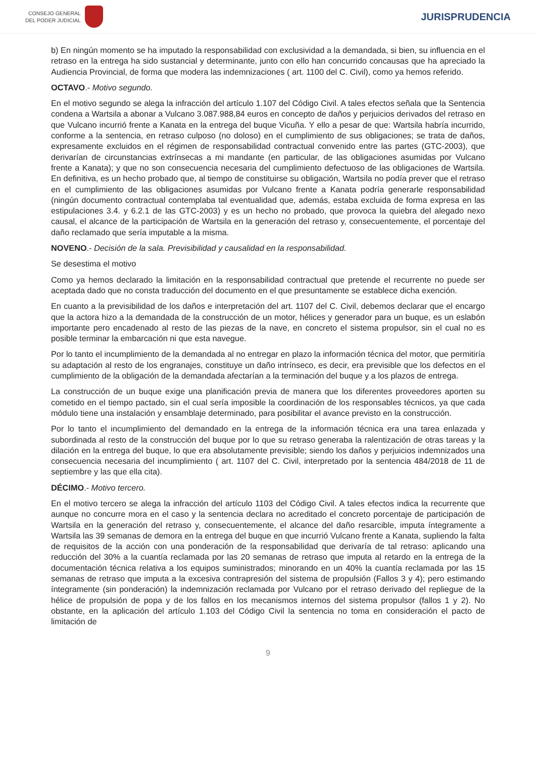CONSEJO GENERAL
DEL PODER JUDICIAL
JURISPRUDENCIA
b) En ningún momento se ha imputado la responsabilidad con exclusividad a la demandada, si bien, su influencia en el retraso en la entrega ha sido sustancial y determinante, junto con ello han concurrido concausas que ha apreciado la Audiencia Provincial, de forma que modera las indemnizaciones ( art. 1100 del C. Civil), como ya hemos referido.
OCTAVO.- Motivo segundo.
En el motivo segundo se alega la infracción del artículo 1.107 del Código Civil. A tales efectos señala que la Sentencia condena a Wartsila a abonar a Vulcano 3.087.988,84 euros en concepto de daños y perjuicios derivados del retraso en que Vulcano incurrió frente a Kanata en la entrega del buque Vicuña. Y ello a pesar de que: Wartsila habría incurrido, conforme a la sentencia, en retraso culposo (no doloso) en el cumplimiento de sus obligaciones; se trata de daños, expresamente excluidos en el régimen de responsabilidad contractual convenido entre las partes (GTC-2003), que derivarían de circunstancias extrínsecas a mi mandante (en particular, de las obligaciones asumidas por Vulcano frente a Kanata); y que no son consecuencia necesaria del cumplimiento defectuoso de las obligaciones de Wartsila. En definitiva, es un hecho probado que, al tiempo de constituirse su obligación, Wartsila no podía prever que el retraso en el cumplimiento de las obligaciones asumidas por Vulcano frente a Kanata podría generarle responsabilidad (ningún documento contractual contemplaba tal eventualidad que, además, estaba excluida de forma expresa en las estipulaciones 3.4. y 6.2.1 de las GTC-2003) y es un hecho no probado, que provoca la quiebra del alegado nexo causal, el alcance de la participación de Wartsila en la generación del retraso y, consecuentemente, el porcentaje del daño reclamado que sería imputable a la misma.
NOVENO.- Decisión de la sala. Previsibilidad y causalidad en la responsabilidad.
Se desestima el motivo
Como ya hemos declarado la limitación en la responsabilidad contractual que pretende el recurrente no puede ser aceptada dado que no consta traducción del documento en el que presuntamente se establece dicha exención.
En cuanto a la previsibilidad de los daños e interpretación del art. 1107 del C. Civil, debemos declarar que el encargo que la actora hizo a la demandada de la construcción de un motor, hélices y generador para un buque, es un eslabón importante pero encadenado al resto de las piezas de la nave, en concreto el sistema propulsor, sin el cual no es posible terminar la embarcación ni que esta navegue.
Por lo tanto el incumplimiento de la demandada al no entregar en plazo la información técnica del motor, que permitiría su adaptación al resto de los engranajes, constituye un daño intrínseco, es decir, era previsible que los defectos en el cumplimiento de la obligación de la demandada afectarían a la terminación del buque y a los plazos de entrega.
La construcción de un buque exige una planificación previa de manera que los diferentes proveedores aporten su cometido en el tiempo pactado, sin el cual sería imposible la coordinación de los responsables técnicos, ya que cada módulo tiene una instalación y ensamblaje determinado, para posibilitar el avance previsto en la construcción.
Por lo tanto el incumplimiento del demandado en la entrega de la información técnica era una tarea enlazada y subordinada al resto de la construcción del buque por lo que su retraso generaba la ralentización de otras tareas y la dilación en la entrega del buque, lo que era absolutamente previsible; siendo los daños y perjuicios indemnizados una consecuencia necesaria del incumplimiento ( art. 1107 del C. Civil, interpretado por la sentencia 484/2018 de 11 de septiembre y las que ella cita).
DÉCIMO.- Motivo tercero.
En el motivo tercero se alega la infracción del artículo 1103 del Código Civil. A tales efectos indica la recurrente que aunque no concurre mora en el caso y la sentencia declara no acreditado el concreto porcentaje de participación de Wartsila en la generación del retraso y, consecuentemente, el alcance del daño resarcible, imputa íntegramente a Wartsila las 39 semanas de demora en la entrega del buque en que incurrió Vulcano frente a Kanata, supliendo la falta de requisitos de la acción con una ponderación de la responsabilidad que derivaría de tal retraso: aplicando una reducción del 30% a la cuantía reclamada por las 20 semanas de retraso que imputa al retardo en la entrega de la documentación técnica relativa a los equipos suministrados; minorando en un 40% la cuantía reclamada por las 15 semanas de retraso que imputa a la excesiva contrapresión del sistema de propulsión (Fallos 3 y 4); pero estimando íntegramente (sin ponderación) la indemnización reclamada por Vulcano por el retraso derivado del repliegue de la hélice de propulsión de popa y de los fallos en los mecanismos internos del sistema propulsor (fallos 1 y 2). No obstante, en la aplicación del artículo 1.103 del Código Civil la sentencia no toma en consideración el pacto de limitación de
9